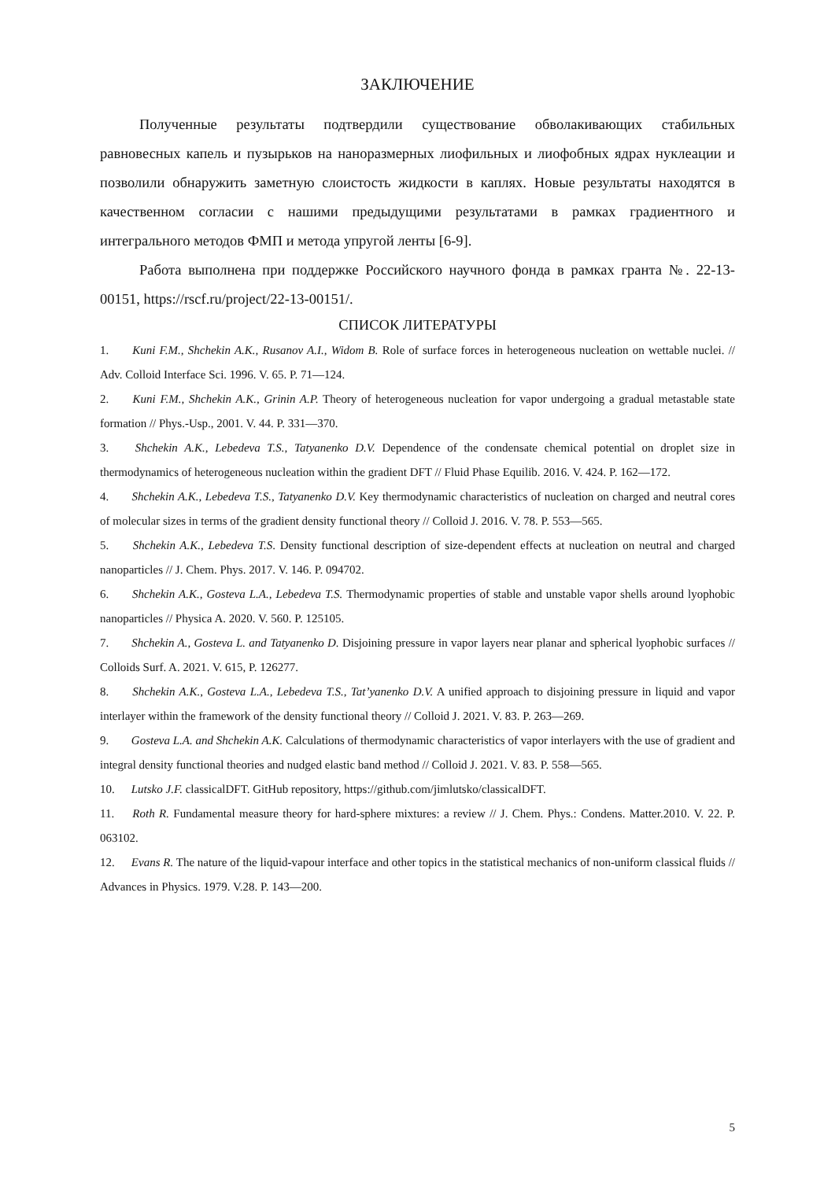ЗАКЛЮЧЕНИЕ
Полученные результаты подтвердили существование обволакивающих стабильных равновесных капель и пузырьков на наноразмерных лиофильных и лиофобных ядрах нуклеации и позволили обнаружить заметную слоистость жидкости в каплях. Новые результаты находятся в качественном согласии с нашими предыдущими результатами в рамках градиентного и интегрального методов ФМП и метода упругой ленты [6-9].
Работа выполнена при поддержке Российского научного фонда в рамках гранта №. 22-13-00151, https://rscf.ru/project/22-13-00151/.
СПИСОК ЛИТЕРАТУРЫ
1. Kuni F.M., Shchekin A.K., Rusanov A.I., Widom B. Role of surface forces in heterogeneous nucleation on wettable nuclei. // Adv. Colloid Interface Sci. 1996. V. 65. P. 71—124.
2. Kuni F.M., Shchekin A.K., Grinin A.P. Theory of heterogeneous nucleation for vapor undergoing a gradual metastable state formation // Phys.-Usp., 2001. V. 44. P. 331—370.
3. Shchekin A.K., Lebedeva T.S., Tatyanenko D.V. Dependence of the condensate chemical potential on droplet size in thermodynamics of heterogeneous nucleation within the gradient DFT // Fluid Phase Equilib. 2016. V. 424. P. 162—172.
4. Shchekin A.K., Lebedeva T.S., Tatyanenko D.V. Key thermodynamic characteristics of nucleation on charged and neutral cores of molecular sizes in terms of the gradient density functional theory // Colloid J. 2016. V. 78. P. 553—565.
5. Shchekin A.K., Lebedeva T.S. Density functional description of size-dependent effects at nucleation on neutral and charged nanoparticles // J. Chem. Phys. 2017. V. 146. P. 094702.
6. Shchekin A.K., Gosteva L.A., Lebedeva T.S. Thermodynamic properties of stable and unstable vapor shells around lyophobic nanoparticles // Physica A. 2020. V. 560. P. 125105.
7. Shchekin A., Gosteva L. and Tatyanenko D. Disjoining pressure in vapor layers near planar and spherical lyophobic surfaces // Colloids Surf. A. 2021. V. 615, P. 126277.
8. Shchekin A.K., Gosteva L.A., Lebedeva T.S., Tat’yanenko D.V. A unified approach to disjoining pressure in liquid and vapor interlayer within the framework of the density functional theory // Colloid J. 2021. V. 83. P. 263—269.
9. Gosteva L.A. and Shchekin A.K. Calculations of thermodynamic characteristics of vapor interlayers with the use of gradient and integral density functional theories and nudged elastic band method // Colloid J. 2021. V. 83. P. 558—565.
10. Lutsko J.F. classicalDFT. GitHub repository, https://github.com/jimlutsko/classicalDFT.
11. Roth R. Fundamental measure theory for hard-sphere mixtures: a review // J. Chem. Phys.: Condens. Matter.2010. V. 22. P. 063102.
12. Evans R. The nature of the liquid-vapour interface and other topics in the statistical mechanics of non-uniform classical fluids // Advances in Physics. 1979. V.28. P. 143—200.
5